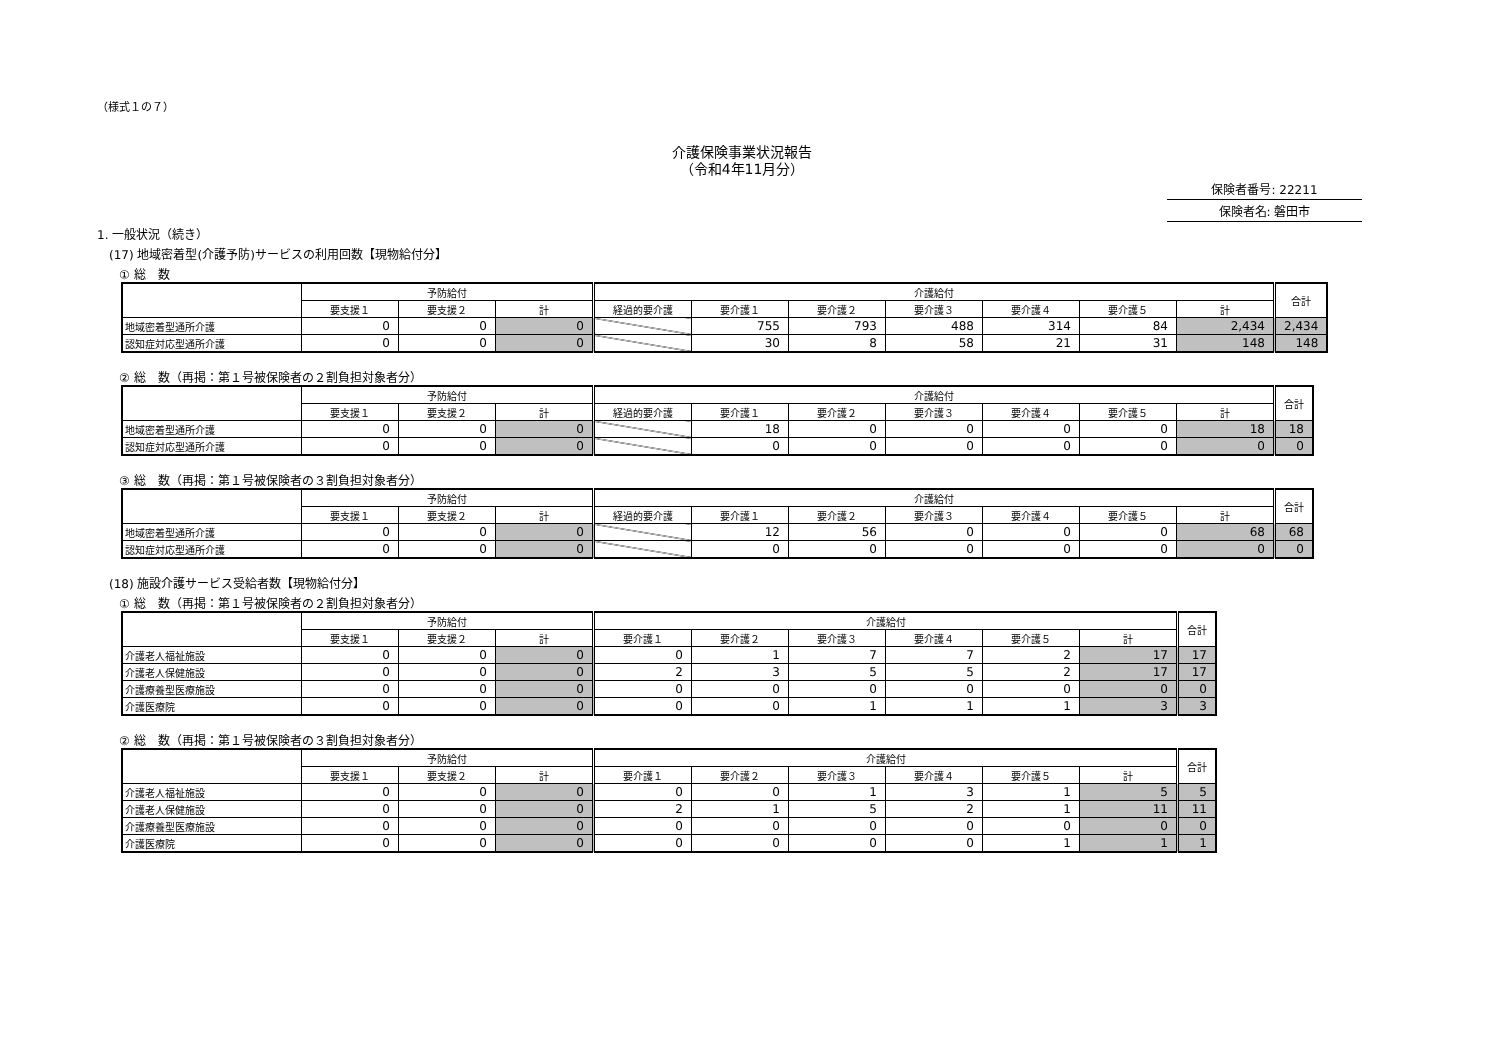（様式１の７）
介護保険事業状況報告
（令和4年11月分）
保険者番号: 22211
保険者名: 磐田市
1. 一般状況（続き）
(17) 地域密着型(介護予防)サービスの利用回数【現物給付分】
① 総　数
| | 予防給付 | | | 介護給付 | | | | | | | 合計 |
| --- | --- | --- | --- | --- | --- | --- | --- | --- | --- | --- | --- |
| | 要支援１ | 要支援２ | 計 | 経過的要介護 | 要介護１ | 要介護２ | 要介護３ | 要介護４ | 要介護５ | 計 | |
| 地域密着型通所介護 | 0 | 0 | 0 | | 755 | 793 | 488 | 314 | 84 | 2,434 | 2,434 |
| 認知症対応型通所介護 | 0 | 0 | 0 | | 30 | 8 | 58 | 21 | 31 | 148 | 148 |
② 総　数（再掲：第１号被保険者の２割負担対象者分）
| | 予防給付 | | | 介護給付 | | | | | | | 合計 |
| --- | --- | --- | --- | --- | --- | --- | --- | --- | --- | --- | --- |
| | 要支援１ | 要支援２ | 計 | 経過的要介護 | 要介護１ | 要介護２ | 要介護３ | 要介護４ | 要介護５ | 計 | |
| 地域密着型通所介護 | 0 | 0 | 0 | | 18 | 0 | 0 | 0 | 0 | 18 | 18 |
| 認知症対応型通所介護 | 0 | 0 | 0 | | 0 | 0 | 0 | 0 | 0 | 0 | 0 |
③ 総　数（再掲：第１号被保険者の３割負担対象者分）
| | 予防給付 | | | 介護給付 | | | | | | | 合計 |
| --- | --- | --- | --- | --- | --- | --- | --- | --- | --- | --- | --- |
| | 要支援１ | 要支援２ | 計 | 経過的要介護 | 要介護１ | 要介護２ | 要介護３ | 要介護４ | 要介護５ | 計 | |
| 地域密着型通所介護 | 0 | 0 | 0 | | 12 | 56 | 0 | 0 | 0 | 68 | 68 |
| 認知症対応型通所介護 | 0 | 0 | 0 | | 0 | 0 | 0 | 0 | 0 | 0 | 0 |
(18) 施設介護サービス受給者数【現物給付分】
① 総　数（再掲：第１号被保険者の２割負担対象者分）
| | 予防給付 | | | 介護給付 | | | | | | 合計 |
| --- | --- | --- | --- | --- | --- | --- | --- | --- | --- | --- |
| | 要支援１ | 要支援２ | 計 | 要介護１ | 要介護２ | 要介護３ | 要介護４ | 要介護５ | 計 | |
| 介護老人福祉施設 | 0 | 0 | 0 | 0 | 1 | 7 | 7 | 2 | 17 | 17 |
| 介護老人保健施設 | 0 | 0 | 0 | 2 | 3 | 5 | 5 | 2 | 17 | 17 |
| 介護療養型医療施設 | 0 | 0 | 0 | 0 | 0 | 0 | 0 | 0 | 0 | 0 |
| 介護医療院 | 0 | 0 | 0 | 0 | 0 | 1 | 1 | 1 | 3 | 3 |
② 総　数（再掲：第１号被保険者の３割負担対象者分）
| | 予防給付 | | | 介護給付 | | | | | | 合計 |
| --- | --- | --- | --- | --- | --- | --- | --- | --- | --- | --- |
| | 要支援１ | 要支援２ | 計 | 要介護１ | 要介護２ | 要介護３ | 要介護４ | 要介護５ | 計 | |
| 介護老人福祉施設 | 0 | 0 | 0 | 0 | 0 | 1 | 3 | 1 | 5 | 5 |
| 介護老人保健施設 | 0 | 0 | 0 | 2 | 1 | 5 | 2 | 1 | 11 | 11 |
| 介護療養型医療施設 | 0 | 0 | 0 | 0 | 0 | 0 | 0 | 0 | 0 | 0 |
| 介護医療院 | 0 | 0 | 0 | 0 | 0 | 0 | 0 | 1 | 1 | 1 |